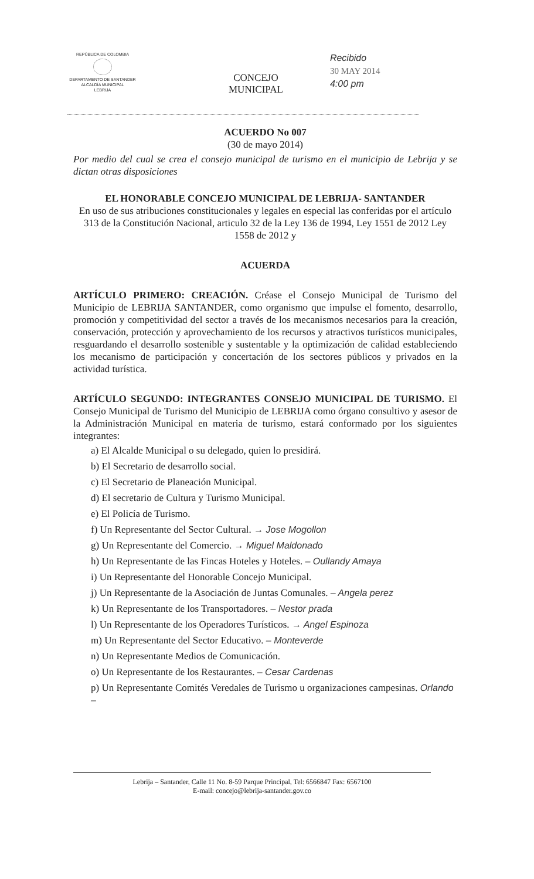REPÚBLICA DE COLOMBIA
DEPARTAMENTO DE SANTANDER
ALCALDÍA MUNICIPAL
LEBRIJA
CONCEJO
MUNICIPAL
Recibido
30 MAY 2014
4:00 pm
ACUERDO No 007
(30 de mayo 2014)
Por medio del cual se crea el consejo municipal de turismo en el municipio de Lebrija y se dictan otras disposiciones
EL HONORABLE CONCEJO MUNICIPAL DE LEBRIJA- SANTANDER
En uso de sus atribuciones constitucionales y legales en especial las conferidas por el artículo 313 de la Constitución Nacional, articulo 32 de la Ley 136 de 1994, Ley 1551 de 2012 Ley 1558 de 2012 y
ACUERDA
ARTÍCULO PRIMERO: CREACIÓN. Créase el Consejo Municipal de Turismo del Municipio de LEBRIJA SANTANDER, como organismo que impulse el fomento, desarrollo, promoción y competitividad del sector a través de los mecanismos necesarios para la creación, conservación, protección y aprovechamiento de los recursos y atractivos turísticos municipales, resguardando el desarrollo sostenible y sustentable y la optimización de calidad estableciendo los mecanismo de participación y concertación de los sectores públicos y privados en la actividad turística.
ARTÍCULO SEGUNDO: INTEGRANTES CONSEJO MUNICIPAL DE TURISMO. El Consejo Municipal de Turismo del Municipio de LEBRIJA como órgano consultivo y asesor de la Administración Municipal en materia de turismo, estará conformado por los siguientes integrantes:
a) El Alcalde Municipal o su delegado, quien lo presidirá.
b) El Secretario de desarrollo social.
c) El Secretario de Planeación Municipal.
d) El secretario de Cultura y Turismo Municipal.
e) El Policía de Turismo.
f) Un Representante del Sector Cultural. → Jose Mogollon
g) Un Representante del Comercio. → Miguel Maldonado
h) Un Representante de las Fincas Hoteles y Hoteles. – Oullandy Amaya
i) Un Representante del Honorable Concejo Municipal.
j) Un Representante de la Asociación de Juntas Comunales. – Angela perez
k) Un Representante de los Transportadores. – Nestor prada
l) Un Representante de los Operadores Turísticos. → Angel Espinoza
m) Un Representante del Sector Educativo. – Monteverde
n) Un Representante Medios de Comunicación.
o) Un Representante de los Restaurantes. – Cesar Cardenas
p) Un Representante Comités Veredales de Turismo u organizaciones campesinas. Orlando –
Lebrija – Santander, Calle 11 No. 8-59 Parque Principal, Tel: 6566847 Fax: 6567100
E-mail: concejo@lebrija-santander.gov.co